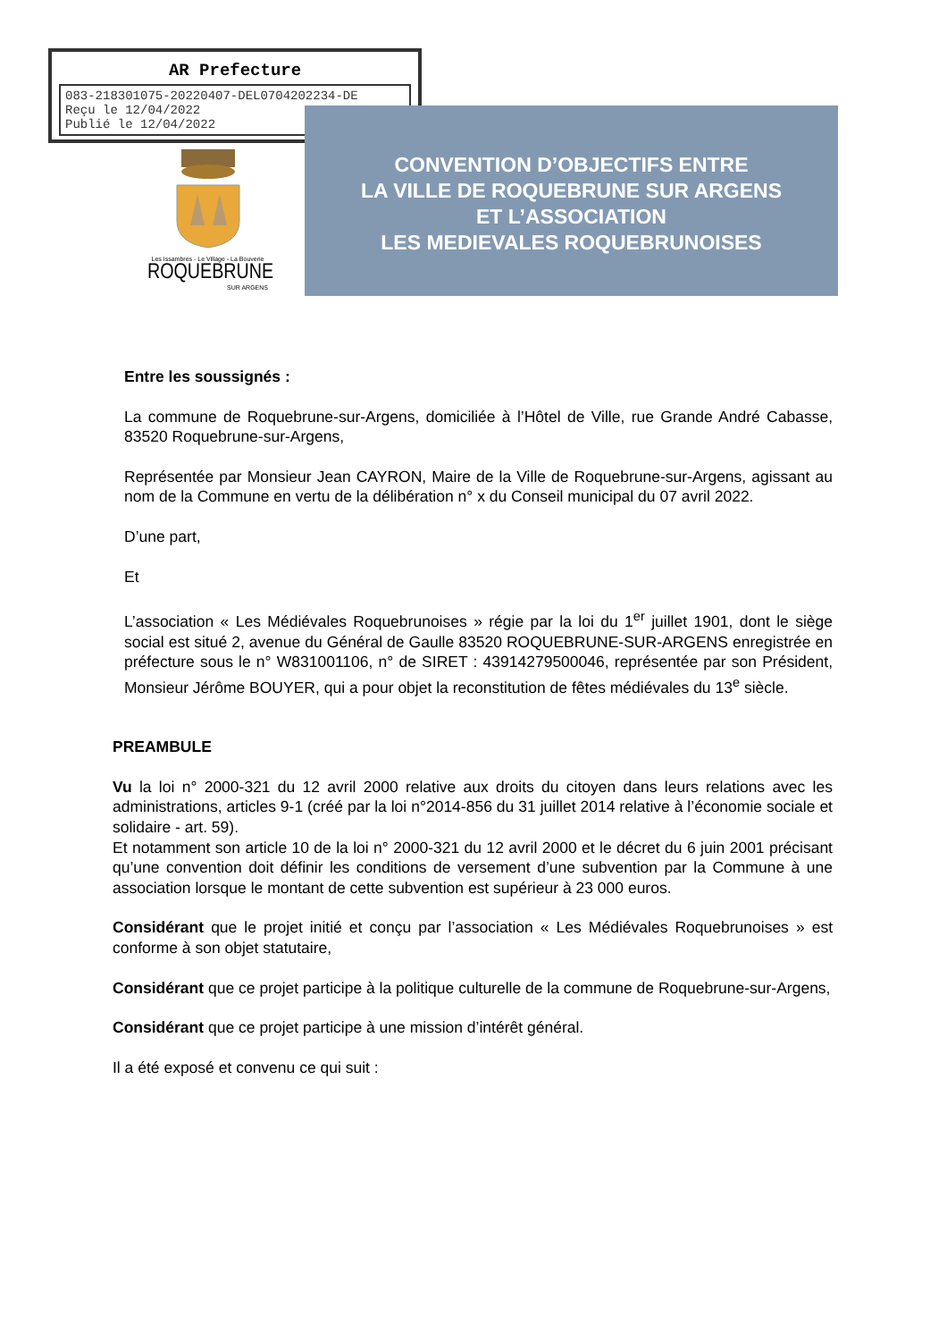AR Prefecture
083-218301075-20220407-DEL0704202234-DE
Reçu le 12/04/2022
Publié le 12/04/2022
Les Issambres - Le Village - La Bouverie
ROQUEBRUNE
SUR ARGENS
CONVENTION D’OBJECTIFS ENTRE
LA VILLE DE ROQUEBRUNE SUR ARGENS
ET L’ASSOCIATION
LES MEDIEVALES ROQUEBRUNOISES
Entre les soussignés :
La commune de Roquebrune-sur-Argens, domiciliée à l’Hôtel de Ville, rue Grande André Cabasse, 83520 Roquebrune-sur-Argens,
Représentée par Monsieur Jean CAYRON, Maire de la Ville de Roquebrune-sur-Argens, agissant au nom de la Commune en vertu de la délibération n° x du Conseil municipal du 07 avril 2022.
D’une part,
Et
L’association « Les Médiévales Roquebrunoises » régie par la loi du 1<sup>er</sup> juillet 1901, dont le siège social est situé 2, avenue du Général de Gaulle 83520 ROQUEBRUNE-SUR-ARGENS enregistrée en préfecture sous le n° W831001106, n° de SIRET : 43914279500046, représentée par son Président, Monsieur Jérôme BOUYER, qui a pour objet la reconstitution de fêtes médiévales du 13<sup>e</sup> siècle.
PREAMBULE
Vu la loi n° 2000-321 du 12 avril 2000 relative aux droits du citoyen dans leurs relations avec les administrations, articles 9-1 (créé par la loi n°2014-856 du 31 juillet 2014 relative à l’économie sociale et solidaire - art. 59).
Et notamment son article 10 de la loi n° 2000-321 du 12 avril 2000 et le décret du 6 juin 2001 précisant qu’une convention doit définir les conditions de versement d’une subvention par la Commune à une association lorsque le montant de cette subvention est supérieur à 23 000 euros.
Considérant que le projet initié et conçu par l’association « Les Médiévales Roquebrunoises » est conforme à son objet statutaire,
Considérant que ce projet participe à la politique culturelle de la commune de Roquebrune-sur-Argens,
Considérant que ce projet participe à une mission d’intérêt général.
Il a été exposé et convenu ce qui suit :